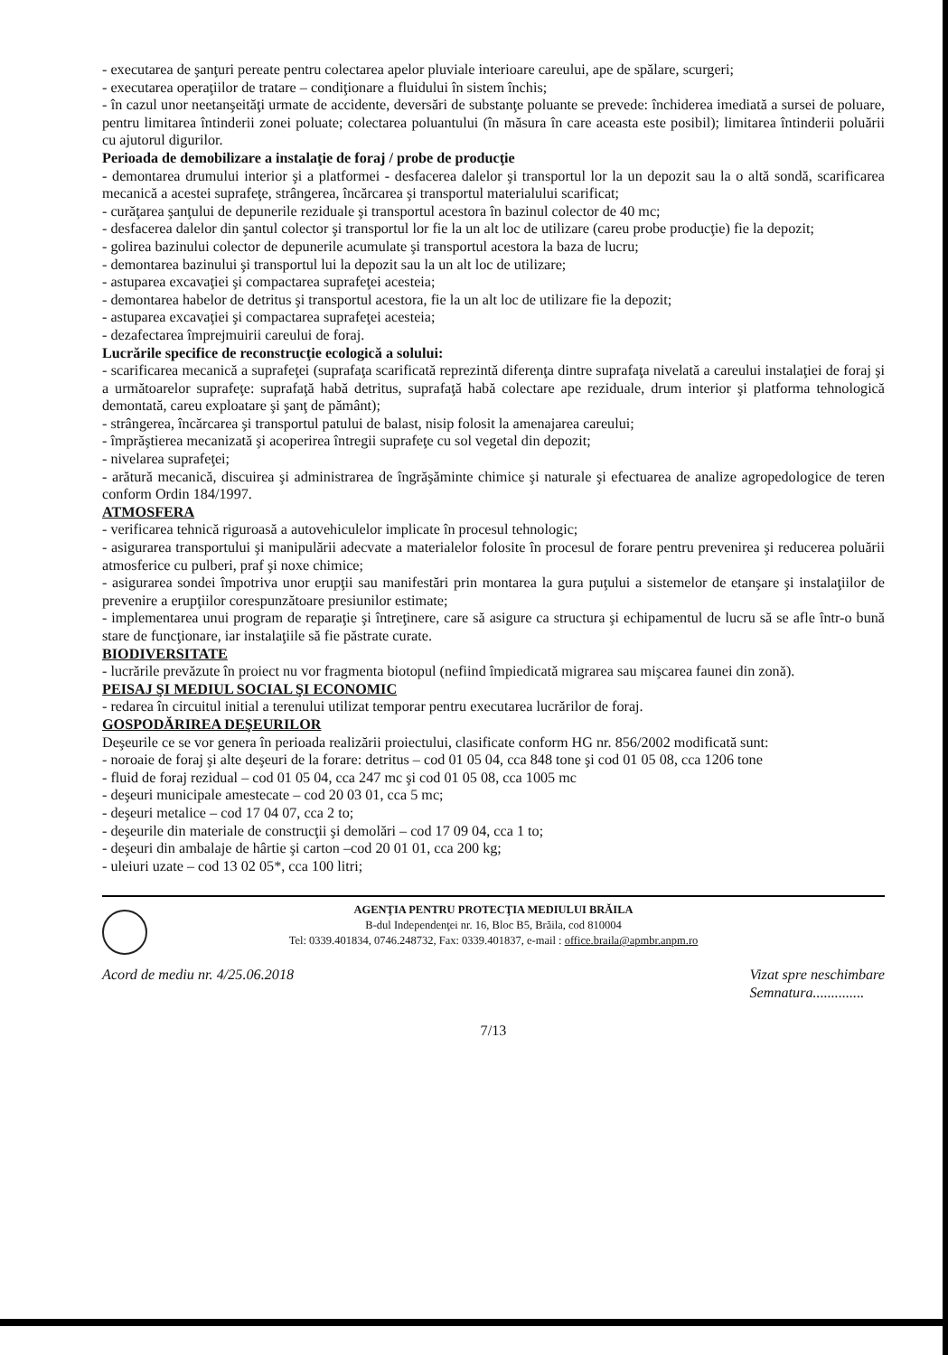- executarea de şanţuri pereate pentru colectarea apelor pluviale interioare careului, ape de spălare, scurgeri;
- executarea operaţiilor de tratare – condiţionare a fluidului în sistem închis;
- în cazul unor neetanşeităţi urmate de accidente, deversări de substanţe poluante se prevede: închiderea imediată a sursei de poluare, pentru limitarea întinderii zonei poluate; colectarea poluantului (în măsura în care aceasta este posibil); limitarea întinderii poluării cu ajutorul digurilor.
Perioada de demobilizare a instalaţie de foraj / probe de producţie
- demontarea drumului interior şi a platformei - desfacerea dalelor şi transportul lor la un depozit sau la o altă sondă, scarificarea mecanică a acestei suprafeţe, strângerea, încărcarea şi transportul materialului scarificat;
- curăţarea şanţului de depunerile reziduale şi transportul acestora în bazinul colector de 40 mc;
- desfacerea dalelor din şantul colector şi transportul lor fie la un alt loc de utilizare (careu probe producţie) fie la depozit;
- golirea bazinului colector de depunerile acumulate şi transportul acestora la baza de lucru;
- demontarea bazinului şi transportul lui la depozit sau la un alt loc de utilizare;
- astuparea excavaţiei şi compactarea suprafeţei acesteia;
- demontarea habelor de detritus şi transportul acestora, fie la un alt loc de utilizare fie la depozit;
- astuparea excavaţiei şi compactarea suprafeţei acesteia;
- dezafectarea împrejmuirii careului de foraj.
Lucrările specifice de reconstrucţie ecologică a solului:
- scarificarea mecanică a suprafeţei (suprafaţa scarificată reprezintă diferenţa dintre suprafaţa nivelată a careului instalaţiei de foraj şi a următoarelor suprafeţe: suprafaţă habă detritus, suprafaţă habă colectare ape reziduale, drum interior şi platforma tehnologică demontată, careu exploatare şi şanţ de pământ);
- strângerea, încărcarea şi transportul patului de balast, nisip folosit la amenajarea careului;
- împrăştierea mecanizată şi acoperirea întregii suprafeţe cu sol vegetal din depozit;
- nivelarea suprafeţei;
- arătură mecanică, discuirea şi administrarea de îngrăşăminte chimice şi naturale şi efectuarea de analize agropedologice de teren conform Ordin 184/1997.
ATMOSFERA
- verificarea tehnică riguroasă a autovehiculelor implicate în procesul tehnologic;
- asigurarea transportului şi manipulării adecvate a materialelor folosite în procesul de forare pentru prevenirea şi reducerea poluării atmosferice cu pulberi, praf şi noxe chimice;
- asigurarea sondei împotriva unor erupţii sau manifestări prin montarea la gura puţului a sistemelor de etanşare şi instalaţiilor de prevenire a erupţiilor corespunzătoare presiunilor estimate;
- implementarea unui program de reparaţie şi întreţinere, care să asigure ca structura şi echipamentul de lucru să se afle într-o bună stare de funcţionare, iar instalaţiile să fie păstrate curate.
BIODIVERSITATE
- lucrările prevăzute în proiect nu vor fragmenta biotopul (nefiind împiedicată migrarea sau mişcarea faunei din zonă).
PEISAJ ŞI MEDIUL SOCIAL ŞI ECONOMIC
- redarea în circuitul initial a terenului utilizat temporar pentru executarea lucrărilor de foraj.
GOSPODĂRIREA DEŞEURILOR
Deşeurile ce se vor genera în perioada realizării proiectului, clasificate conform HG nr. 856/2002 modificată sunt:
- noroaie de foraj şi alte deşeuri de la forare: detritus – cod 01 05 04, cca 848 tone şi cod 01 05 08, cca 1206 tone
- fluid de foraj rezidual – cod 01 05 04, cca 247 mc şi cod 01 05 08, cca 1005 mc
- deşeuri municipale amestecate – cod 20 03 01, cca 5 mc;
- deşeuri metalice – cod 17 04 07, cca 2 to;
- deşeurile din materiale de construcţii şi demolări – cod 17 09 04, cca 1 to;
- deşeuri din ambalaje de hârtie şi carton –cod 20 01 01, cca 200 kg;
- uleiuri uzate – cod 13 02 05*, cca 100 litri;
AGENŢIA PENTRU PROTECŢIA MEDIULUI BRĂILA
B-dul Independenţei nr. 16, Bloc B5, Brăila, cod 810004
Tel: 0339.401834, 0746.248732, Fax: 0339.401837, e-mail : office.braila@apmbr.anpm.ro
Acord de mediu nr. 4/25.06.2018 Vizat spre neschimbare
Semnatura..............
7/13